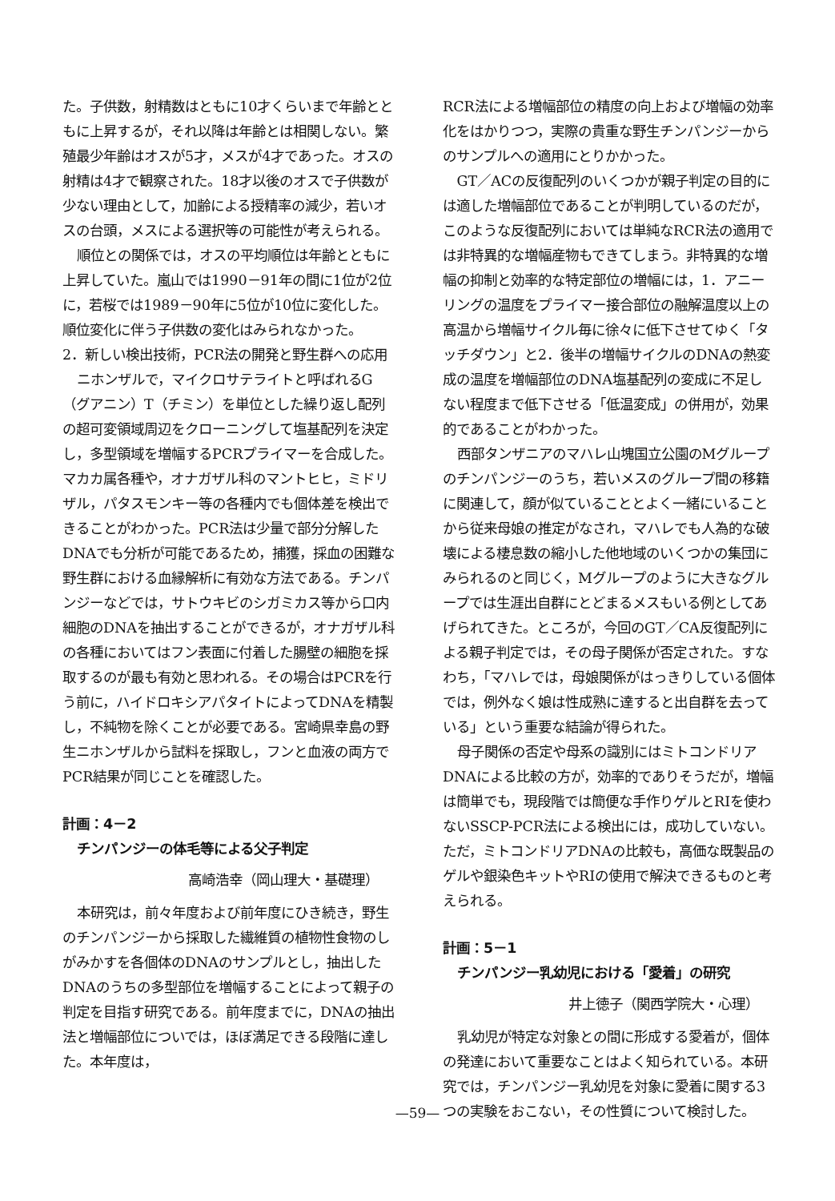た。子供数，射精数はともに10才くらいまで年齢とともに上昇するが，それ以降は年齢とは相関しない。繁殖最少年齢はオスが5才，メスが4才であった。オスの射精は4才で観察された。18才以後のオスで子供数が少ない理由として，加齢による授精率の減少，若いオスの台頭，メスによる選択等の可能性が考えられる。
順位との関係では，オスの平均順位は年齢とともに上昇していた。嵐山では1990－91年の間に1位が2位に，若桜では1989－90年に5位が10位に変化した。順位変化に伴う子供数の変化はみられなかった。
2．新しい検出技術，PCR法の開発と野生群への応用
ニホンザルで，マイクロサテライトと呼ばれるG（グアニン）T（チミン）を単位とした繰り返し配列の超可変領域周辺をクローニングして塩基配列を決定し，多型領域を増幅するPCRプライマーを合成した。マカカ属各種や，オナガザル科のマントヒヒ，ミドリザル，パタスモンキー等の各種内でも個体差を検出できることがわかった。PCR法は少量で部分分解したDNAでも分析が可能であるため，捕獲，採血の困難な野生群における血縁解析に有効な方法である。チンパンジーなどでは，サトウキビのシガミカス等から口内細胞のDNAを抽出することができるが，オナガザル科の各種においてはフン表面に付着した腸壁の細胞を採取するのが最も有効と思われる。その場合はPCRを行う前に，ハイドロキシアパタイトによってDNAを精製し，不純物を除くことが必要である。宮崎県幸島の野生ニホンザルから試料を採取し，フンと血液の両方でPCR結果が同じことを確認した。
計画：4－2
チンパンジーの体毛等による父子判定
高崎浩幸（岡山理大・基礎理）
本研究は，前々年度および前年度にひき続き，野生のチンパンジーから採取した繊維質の植物性食物のしがみかすを各個体のDNAのサンプルとし，抽出したDNAのうちの多型部位を増幅することによって親子の判定を目指す研究である。前年度までに，DNAの抽出法と増幅部位についでは，ほぼ満足できる段階に達した。本年度は，
RCR法による増幅部位の精度の向上および増幅の効率化をはかりつつ，実際の貴重な野生チンパンジーからのサンプルへの適用にとりかかった。
GT／ACの反復配列のいくつかが親子判定の目的には適した増幅部位であることが判明しているのだが，このような反復配列においては単純なRCR法の適用では非特異的な増幅産物もできてしまう。非特異的な増幅の抑制と効率的な特定部位の増幅には，1．アニーリングの温度をプライマー接合部位の融解温度以上の高温から増幅サイクル毎に徐々に低下させてゆく「タッチダウン」と2．後半の増幅サイクルのDNAの熱変成の温度を増幅部位のDNA塩基配列の変成に不足しない程度まで低下させる「低温変成」の併用が，効果的であることがわかった。
西部タンザニアのマハレ山塊国立公園のMグループのチンパンジーのうち，若いメスのグループ間の移籍に関連して，顔が似ていることとよく一緒にいることから従来母娘の推定がなされ，マハレでも人為的な破壊による棲息数の縮小した他地域のいくつかの集団にみられるのと同じく，Mグループのように大きなグループでは生涯出自群にとどまるメスもいる例としてあげられてきた。ところが，今回のGT／CA反復配列による親子判定では，その母子関係が否定された。すなわち，「マハレでは，母娘関係がはっきりしている個体では，例外なく娘は性成熟に達すると出自群を去っている」という重要な結論が得られた。
母子関係の否定や母系の識別にはミトコンドリアDNAによる比較の方が，効率的でありそうだが，増幅は簡単でも，現段階では簡便な手作りゲルとRIを使わないSSCP-PCR法による検出には，成功していない。ただ，ミトコンドリアDNAの比較も，高価な既製品のゲルや銀染色キットやRIの使用で解決できるものと考えられる。
計画：5－1
チンパンジー乳幼児における「愛着」の研究
井上徳子（関西学院大・心理）
乳幼児が特定な対象との間に形成する愛着が，個体の発達において重要なことはよく知られている。本研究では，チンパンジー乳幼児を対象に愛着に関する3つの実験をおこない，その性質について検討した。
—59—